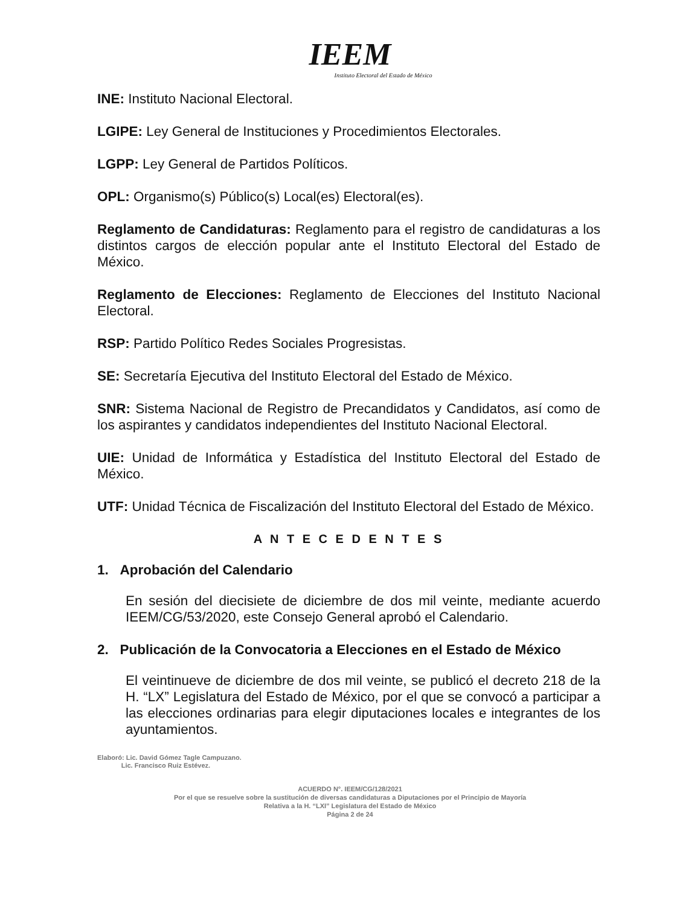IEEM
Instituto Electoral del Estado de México
INE: Instituto Nacional Electoral.
LGIPE: Ley General de Instituciones y Procedimientos Electorales.
LGPP: Ley General de Partidos Políticos.
OPL: Organismo(s) Público(s) Local(es) Electoral(es).
Reglamento de Candidaturas: Reglamento para el registro de candidaturas a los distintos cargos de elección popular ante el Instituto Electoral del Estado de México.
Reglamento de Elecciones: Reglamento de Elecciones del Instituto Nacional Electoral.
RSP: Partido Político Redes Sociales Progresistas.
SE: Secretaría Ejecutiva del Instituto Electoral del Estado de México.
SNR: Sistema Nacional de Registro de Precandidatos y Candidatos, así como de los aspirantes y candidatos independientes del Instituto Nacional Electoral.
UIE: Unidad de Informática y Estadística del Instituto Electoral del Estado de México.
UTF: Unidad Técnica de Fiscalización del Instituto Electoral del Estado de México.
A N T E C E D E N T E S
1. Aprobación del Calendario
En sesión del diecisiete de diciembre de dos mil veinte, mediante acuerdo IEEM/CG/53/2020, este Consejo General aprobó el Calendario.
2. Publicación de la Convocatoria a Elecciones en el Estado de México
El veintinueve de diciembre de dos mil veinte, se publicó el decreto 218 de la H. “LX” Legislatura del Estado de México, por el que se convocó a participar a las elecciones ordinarias para elegir diputaciones locales e integrantes de los ayuntamientos.
Elaboró: Lic. David Gómez Tagle Campuzano.
Lic. Francisco Ruiz Estévez.
ACUERDO N°. IEEM/CG/128/2021
Por el que se resuelve sobre la sustitución de diversas candidaturas a Diputaciones por el Principio de Mayoría
Relativa a la H. “LXI” Legislatura del Estado de México
Página 2 de 24